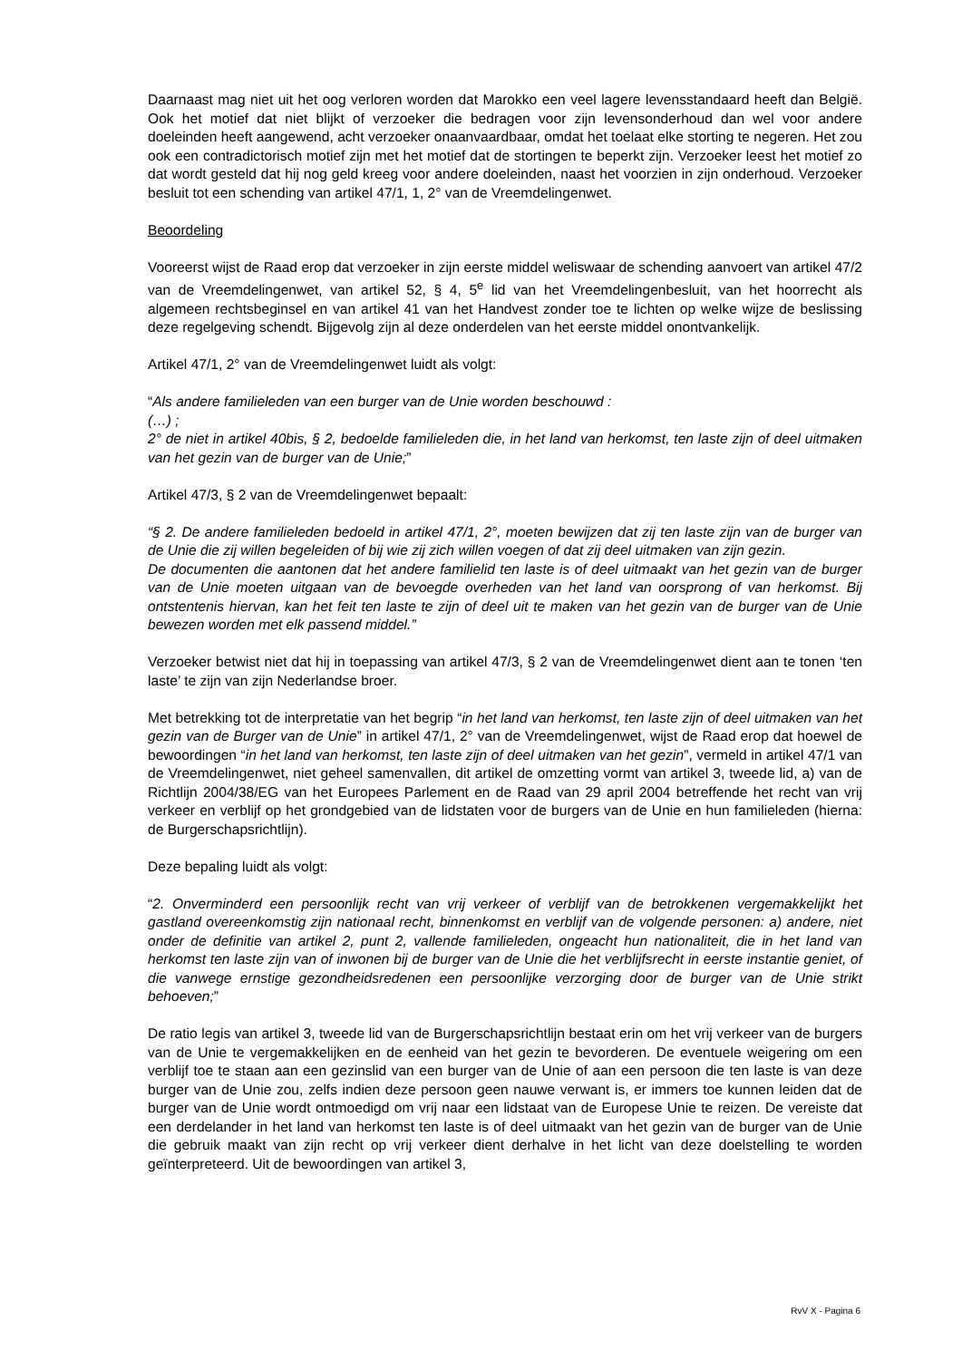Daarnaast mag niet uit het oog verloren worden dat Marokko een veel lagere levensstandaard heeft dan België. Ook het motief dat niet blijkt of verzoeker die bedragen voor zijn levensonderhoud dan wel voor andere doeleinden heeft aangewend, acht verzoeker onaanvaardbaar, omdat het toelaat elke storting te negeren. Het zou ook een contradictorisch motief zijn met het motief dat de stortingen te beperkt zijn. Verzoeker leest het motief zo dat wordt gesteld dat hij nog geld kreeg voor andere doeleinden, naast het voorzien in zijn onderhoud. Verzoeker besluit tot een schending van artikel 47/1, 1, 2° van de Vreemdelingenwet.
Beoordeling
Vooreerst wijst de Raad erop dat verzoeker in zijn eerste middel weliswaar de schending aanvoert van artikel 47/2 van de Vreemdelingenwet, van artikel 52, § 4, 5<sup>e</sup> lid van het Vreemdelingenbesluit, van het hoorrecht als algemeen rechtsbeginsel en van artikel 41 van het Handvest zonder toe te lichten op welke wijze de beslissing deze regelgeving schendt. Bijgevolg zijn al deze onderdelen van het eerste middel onontvankelijk.
Artikel 47/1, 2° van de Vreemdelingenwet luidt als volgt:
“Als andere familieleden van een burger van de Unie worden beschouwd :
(…) ;
2° de niet in artikel 40bis, § 2, bedoelde familieleden die, in het land van herkomst, ten laste zijn of deel uitmaken van het gezin van de burger van de Unie;”
Artikel 47/3, § 2 van de Vreemdelingenwet bepaalt:
“§ 2. De andere familieleden bedoeld in artikel 47/1, 2°, moeten bewijzen dat zij ten laste zijn van de burger van de Unie die zij willen begeleiden of bij wie zij zich willen voegen of dat zij deel uitmaken van zijn gezin.
De documenten die aantonen dat het andere familielid ten laste is of deel uitmaakt van het gezin van de burger van de Unie moeten uitgaan van de bevoegde overheden van het land van oorsprong of van herkomst. Bij ontstentenis hiervan, kan het feit ten laste te zijn of deel uit te maken van het gezin van de burger van de Unie bewezen worden met elk passend middel.”
Verzoeker betwist niet dat hij in toepassing van artikel 47/3, § 2 van de Vreemdelingenwet dient aan te tonen ‘ten laste’ te zijn van zijn Nederlandse broer.
Met betrekking tot de interpretatie van het begrip “in het land van herkomst, ten laste zijn of deel uitmaken van het gezin van de Burger van de Unie” in artikel 47/1, 2° van de Vreemdelingenwet, wijst de Raad erop dat hoewel de bewoordingen “in het land van herkomst, ten laste zijn of deel uitmaken van het gezin”, vermeld in artikel 47/1 van de Vreemdelingenwet, niet geheel samenvallen, dit artikel de omzetting vormt van artikel 3, tweede lid, a) van de Richtlijn 2004/38/EG van het Europees Parlement en de Raad van 29 april 2004 betreffende het recht van vrij verkeer en verblijf op het grondgebied van de lidstaten voor de burgers van de Unie en hun familieleden (hierna: de Burgerschapsrichtlijn).
Deze bepaling luidt als volgt:
“2. Onverminderd een persoonlijk recht van vrij verkeer of verblijf van de betrokkenen vergemakkelijkt het gastland overeenkomstig zijn nationaal recht, binnenkomst en verblijf van de volgende personen: a) andere, niet onder de definitie van artikel 2, punt 2, vallende familieleden, ongeacht hun nationaliteit, die in het land van herkomst ten laste zijn van of inwonen bij de burger van de Unie die het verblijfsrecht in eerste instantie geniet, of die vanwege ernstige gezondheidsredenen een persoonlijke verzorging door de burger van de Unie strikt behoeven;”
De ratio legis van artikel 3, tweede lid van de Burgerschapsrichtlijn bestaat erin om het vrij verkeer van de burgers van de Unie te vergemakkelijken en de eenheid van het gezin te bevorderen. De eventuele weigering om een verblijf toe te staan aan een gezinslid van een burger van de Unie of aan een persoon die ten laste is van deze burger van de Unie zou, zelfs indien deze persoon geen nauwe verwant is, er immers toe kunnen leiden dat de burger van de Unie wordt ontmoedigd om vrij naar een lidstaat van de Europese Unie te reizen. De vereiste dat een derdelander in het land van herkomst ten laste is of deel uitmaakt van het gezin van de burger van de Unie die gebruik maakt van zijn recht op vrij verkeer dient derhalve in het licht van deze doelstelling te worden geïnterpreteerd. Uit de bewoordingen van artikel 3,
RvV X - Pagina 6